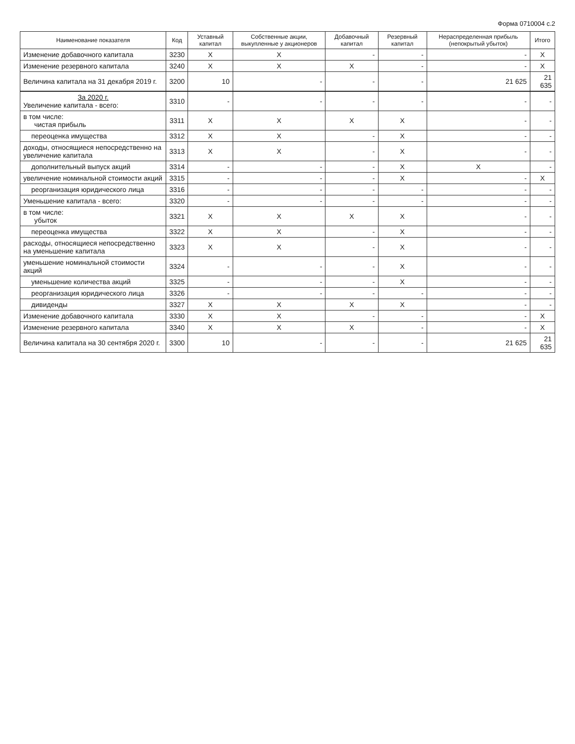Форма 0710004 с.2
| Наименование показателя | Код | Уставный капитал | Собственные акции, выкупленные у акционеров | Добавочный капитал | Резервный капитал | Нераспределенная прибыль (непокрытый убыток) | Итого |
| --- | --- | --- | --- | --- | --- | --- | --- |
| Изменение добавочного капитала | 3230 | X | X | - | - | - | X |
| Изменение резервного капитала | 3240 | X | X | X | - | - | X |
| Величина капитала на 31 декабря 2019 г. | 3200 | 10 | - | - | - | 21 625 | 21 635 |
| За 2020 г. Увеличение капитала - всего: | 3310 | - | - | - | - | - | - |
| в том числе: чистая прибыль | 3311 | X | X | X | X | - | - |
| переоценка имущества | 3312 | X | X | - | X | - | - |
| доходы, относящиеся непосредственно на увеличение капитала | 3313 | X | X | - | X | - | - |
| дополнительный выпуск акций | 3314 | - | - | - | X | X | - |
| увеличение номинальной стоимости акций | 3315 | - | - | - | X | - | X |
| реорганизация юридического лица | 3316 | - | - | - | - | - | - |
| Уменьшение капитала - всего: | 3320 | - | - | - | - | - | - |
| в том числе: убыток | 3321 | X | X | X | X | - | - |
| переоценка имущества | 3322 | X | X | - | X | - | - |
| расходы, относящиеся непосредственно на уменьшение капитала | 3323 | X | X | - | X | - | - |
| уменьшение номинальной стоимости акций | 3324 | - | - | - | X | - | - |
| уменьшение количества акций | 3325 | - | - | - | X | - | - |
| реорганизация юридического лица | 3326 | - | - | - | - | - | - |
| дивиденды | 3327 | X | X | X | X | - | - |
| Изменение добавочного капитала | 3330 | X | X | - | - | - | X |
| Изменение резервного капитала | 3340 | X | X | X | - | - | X |
| Величина капитала на 30 сентября 2020 г. | 3300 | 10 | - | - | - | 21 625 | 21 635 |